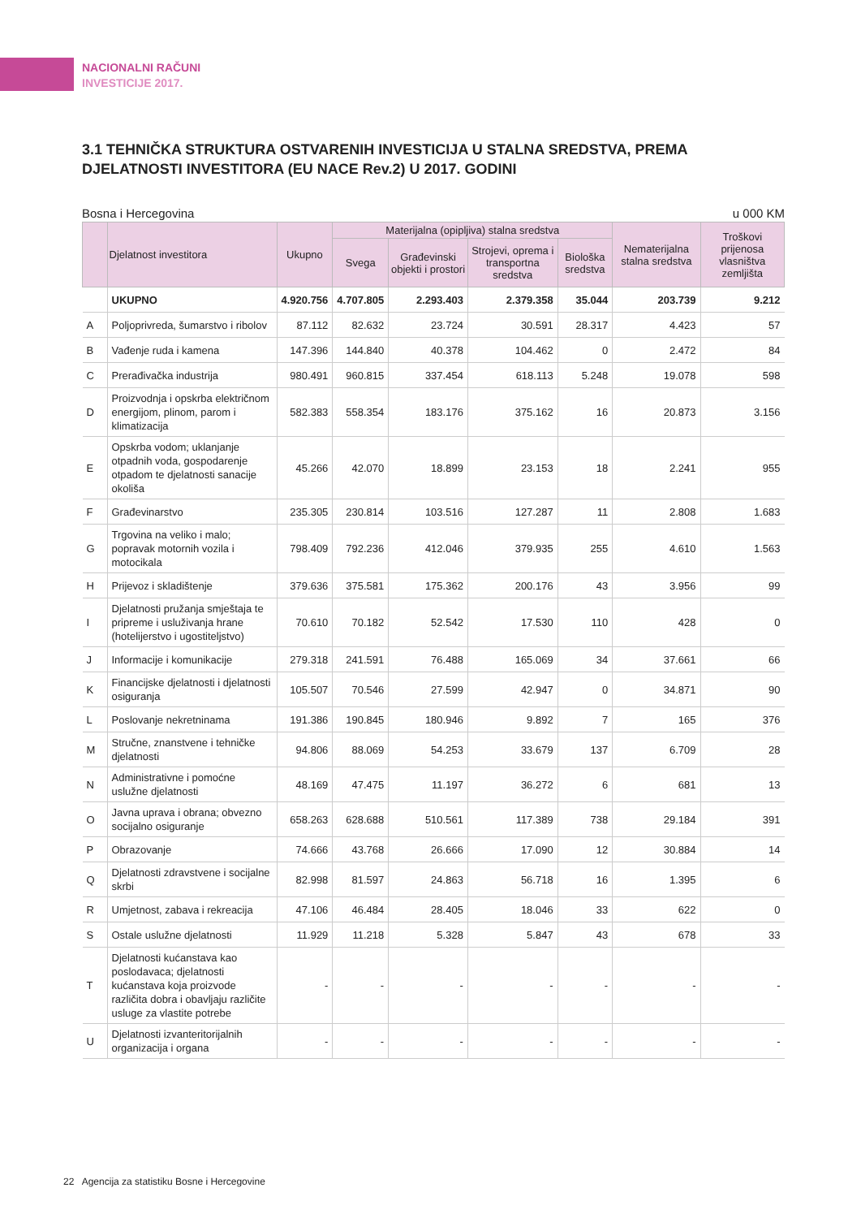NACIONALNI RAČUNI
INVESTICIJE 2017.
3.1 TEHNIČKA STRUKTURA OSTVARENIH INVESTICIJA U STALNA SREDSTVA, PREMA DJELATNOSTI INVESTITORA (EU NACE Rev.2) U 2017. GODINI
Bosna i Hercegovina u 000 KM
| | Djelatnost investitora | Ukupno | Materijalna (opipljiva) stalna sredstva | | | | Nematerijalna stalna sredstva | Troškovi prijenosa vlasništva zemljišta |
| --- | --- | --- | --- | --- | --- | --- | --- | --- |
| | | | Svega | Građevinski objekti i prostori | Strojevi, oprema i transportna sredstva | Biološka sredstva | | |
| | UKUPNO | 4.920.756 | 4.707.805 | 2.293.403 | 2.379.358 | 35.044 | 203.739 | 9.212 |
| A | Poljoprivreda, šumarstvo i ribolov | 87.112 | 82.632 | 23.724 | 30.591 | 28.317 | 4.423 | 57 |
| B | Vađenje ruda i kamena | 147.396 | 144.840 | 40.378 | 104.462 | 0 | 2.472 | 84 |
| C | Prerađivačka industrija | 980.491 | 960.815 | 337.454 | 618.113 | 5.248 | 19.078 | 598 |
| D | Proizvodnja i opskrba električnom energijom, plinom, parom i klimatizacija | 582.383 | 558.354 | 183.176 | 375.162 | 16 | 20.873 | 3.156 |
| E | Opskrba vodom; uklanjanje otpadnih voda, gospodarenje otpadom te djelatnosti sanacije okoliša | 45.266 | 42.070 | 18.899 | 23.153 | 18 | 2.241 | 955 |
| F | Građevinarstvo | 235.305 | 230.814 | 103.516 | 127.287 | 11 | 2.808 | 1.683 |
| G | Trgovina na veliko i malo; popravak motornih vozila i motocikala | 798.409 | 792.236 | 412.046 | 379.935 | 255 | 4.610 | 1.563 |
| H | Prijevoz i skladištenje | 379.636 | 375.581 | 175.362 | 200.176 | 43 | 3.956 | 99 |
| I | Djelatnosti pružanja smještaja te pripreme i usluživanja hrane (hotelijerstvo i ugostiteljstvo) | 70.610 | 70.182 | 52.542 | 17.530 | 110 | 428 | 0 |
| J | Informacije i komunikacije | 279.318 | 241.591 | 76.488 | 165.069 | 34 | 37.661 | 66 |
| K | Financijske djelatnosti i djelatnosti osiguranja | 105.507 | 70.546 | 27.599 | 42.947 | 0 | 34.871 | 90 |
| L | Poslovanje nekretninama | 191.386 | 190.845 | 180.946 | 9.892 | 7 | 165 | 376 |
| M | Stručne, znanstvene i tehničke djelatnosti | 94.806 | 88.069 | 54.253 | 33.679 | 137 | 6.709 | 28 |
| N | Administrativne i pomoćne uslužne djelatnosti | 48.169 | 47.475 | 11.197 | 36.272 | 6 | 681 | 13 |
| O | Javna uprava i obrana; obvezno socijalno osiguranje | 658.263 | 628.688 | 510.561 | 117.389 | 738 | 29.184 | 391 |
| P | Obrazovanje | 74.666 | 43.768 | 26.666 | 17.090 | 12 | 30.884 | 14 |
| Q | Djelatnosti zdravstvene i socijalne skrbi | 82.998 | 81.597 | 24.863 | 56.718 | 16 | 1.395 | 6 |
| R | Umjetnost, zabava i rekreacija | 47.106 | 46.484 | 28.405 | 18.046 | 33 | 622 | 0 |
| S | Ostale uslužne djelatnosti | 11.929 | 11.218 | 5.328 | 5.847 | 43 | 678 | 33 |
| T | Djelatnosti kućanstava kao poslodavaca; djelatnosti kućanstava koja proizvode različita dobra i obavljaju različite usluge za vlastite potrebe | - | - | - | - | - | - | - |
| U | Djelatnosti izvanteritorijalnih organizacija i organa | - | - | - | - | - | - | - |
22 Agencija za statistiku Bosne i Hercegovine